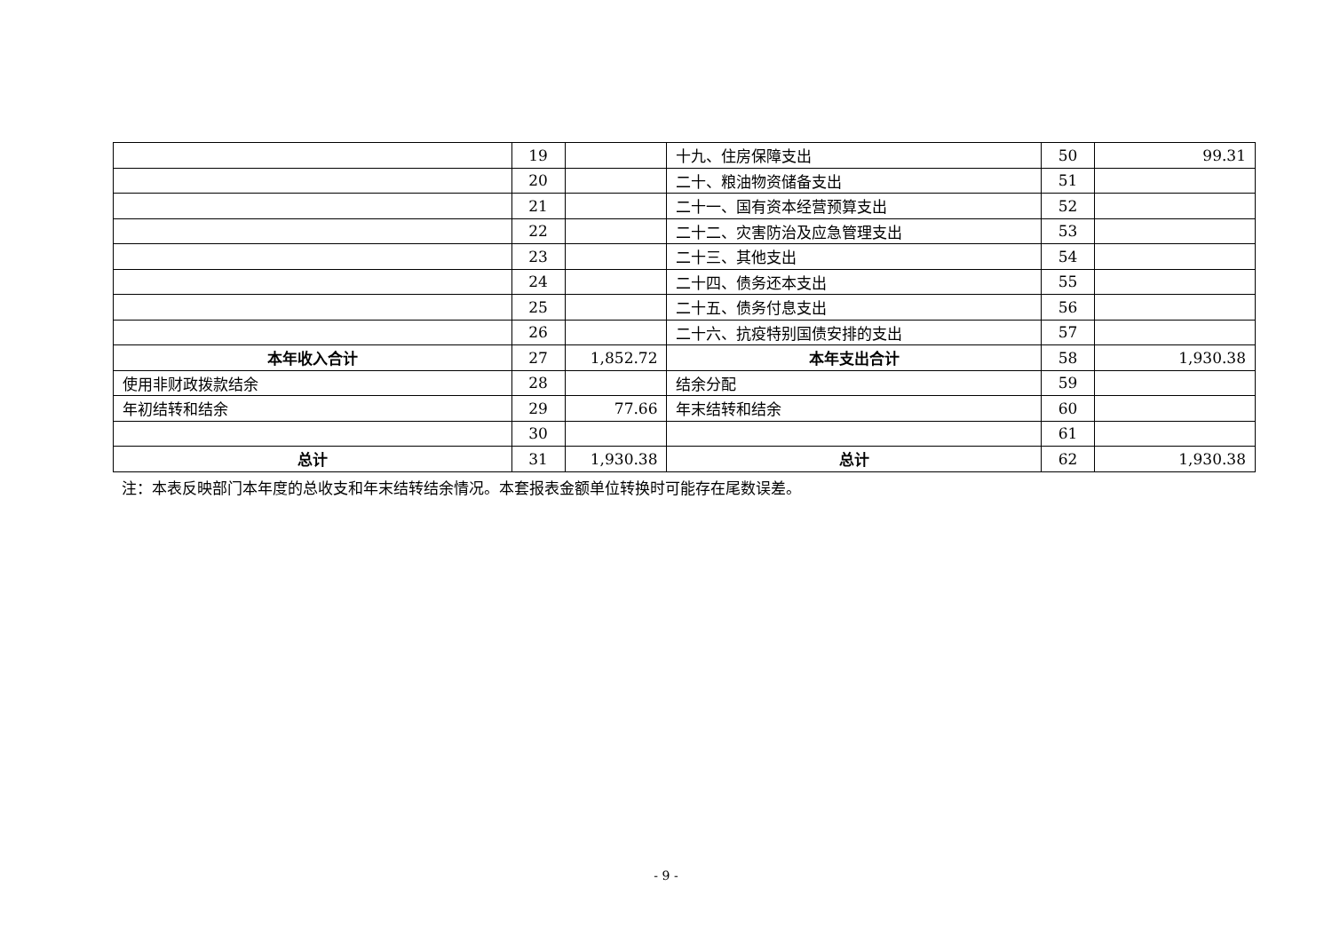| | 19 | | 十九、住房保障支出 | 50 | 99.31 |
| | 20 | | 二十、粮油物资储备支出 | 51 | |
| | 21 | | 二十一、国有资本经营预算支出 | 52 | |
| | 22 | | 二十二、灾害防治及应急管理支出 | 53 | |
| | 23 | | 二十三、其他支出 | 54 | |
| | 24 | | 二十四、债务还本支出 | 55 | |
| | 25 | | 二十五、债务付息支出 | 56 | |
| | 26 | | 二十六、抗疫特别国债安排的支出 | 57 | |
| 本年收入合计 | 27 | 1,852.72 | 本年支出合计 | 58 | 1,930.38 |
| 使用非财政拨款结余 | 28 | | 结余分配 | 59 | |
| 年初结转和结余 | 29 | 77.66 | 年末结转和结余 | 60 | |
| | 30 | | | 61 | |
| 总计 | 31 | 1,930.38 | 总计 | 62 | 1,930.38 |
注：本表反映部门本年度的总收支和年末结转结余情况。本套报表金额单位转换时可能存在尾数误差。
- 9 -